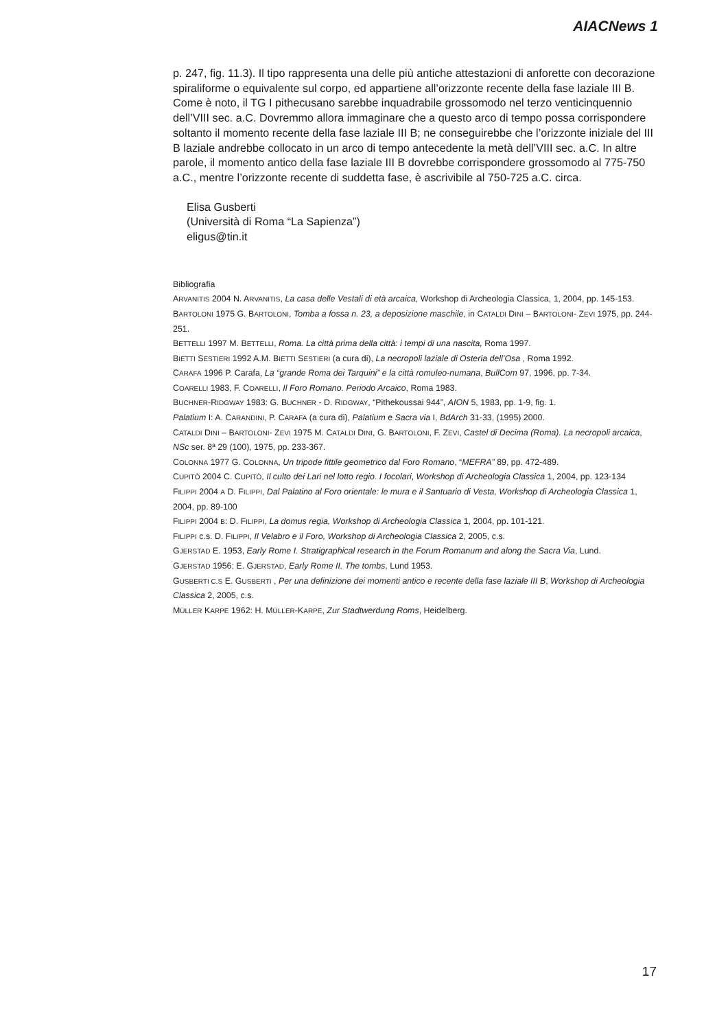AIACNews 1
p. 247, fig. 11.3). Il tipo rappresenta una delle più antiche attestazioni di anforette con decorazione spiraliforme o equivalente sul corpo, ed appartiene all’orizzonte recente della fase laziale III B. Come è noto, il TG I pithecusano sarebbe inquadrabile grossomodo nel terzo venticinquennio dell’VIII sec. a.C. Dovremmo allora immaginare che a questo arco di tempo possa corrispondere soltanto il momento recente della fase laziale III B; ne conseguirebbe che l’orizzonte iniziale del III B laziale andrebbe collocato in un arco di tempo antecedente la metà dell’VIII sec. a.C. In altre parole, il momento antico della fase laziale III B dovrebbe corrispondere grossomodo al 775-750 a.C., mentre l’orizzonte recente di suddetta fase, è ascrivibile al 750-725 a.C. circa.
Elisa Gusberti
(Università di Roma “La Sapienza”)
eligus@tin.it
Bibliografia
ARVANITIS 2004 N. ARVANITIS, La casa delle Vestali di età arcaica, Workshop di Archeologia Classica, 1, 2004, pp. 145-153.
BARTOLONI 1975 G. BARTOLONI, Tomba a fossa n. 23, a deposizione maschile, in CATALDI DINI – BARTOLONI- ZEVI 1975, pp. 244-251.
BETTELLI 1997 M. BETTELLI, Roma. La città prima della città: i tempi di una nascita, Roma 1997.
BIETTI SESTIERI 1992 A.M. BIETTI SESTIERI (a cura di), La necropoli laziale di Osteria dell’Osa , Roma 1992.
CARAFA 1996 P. Carafa, La “grande Roma dei Tarquini” e la città romuleo-numana, BullCom 97, 1996, pp. 7-34.
COARELLI 1983, F. COARELLI, Il Foro Romano. Periodo Arcaico, Roma 1983.
BUCHNER-RIDGWAY 1983: G. BUCHNER - D. RIDGWAY, “Pithekoussai 944”, AION 5, 1983, pp. 1-9, fig. 1.
Palatium I: A. CARANDINI, P. CARAFA (a cura di), Palatium e Sacra via I, BdArch 31-33, (1995) 2000.
CATALDI DINI – BARTOLONI- ZEVI 1975 M. CATALDI DINI, G. BARTOLONI, F. ZEVI, Castel di Decima (Roma). La necropoli arcaica, NSc ser. 8ª 29 (100), 1975, pp. 233-367.
COLONNA 1977 G. COLONNA, Un tripode fittile geometrico dal Foro Romano, “MEFRA” 89, pp. 472-489.
CUPITÒ 2004 C. CUPITÒ, Il culto dei Lari nel lotto regio. I focolari, Workshop di Archeologia Classica 1, 2004, pp. 123-134
FILIPPI 2004 A D. FILIPPI, Dal Palatino al Foro orientale: le mura e il Santuario di Vesta, Workshop di Archeologia Classica 1, 2004, pp. 89-100
FILIPPI 2004 B: D. FILIPPI, La domus regia, Workshop di Archeologia Classica 1, 2004, pp. 101-121.
FILIPPI c.s. D. FILIPPI, Il Velabro e il Foro, Workshop di Archeologia Classica 2, 2005, c.s.
GJERSTAD E. 1953, Early Rome I. Stratigraphical research in the Forum Romanum and along the Sacra Via, Lund.
GJERSTAD 1956: E. GJERSTAD, Early Rome II. The tombs, Lund 1953.
GUSBERTI C.S E. GUSBERTI , Per una definizione dei momenti antico e recente della fase laziale III B, Workshop di Archeologia Classica 2, 2005, c.s.
MÜLLER KARPE 1962: H. MÜLLER-KARPE, Zur Stadtwerdung Roms, Heidelberg.
17